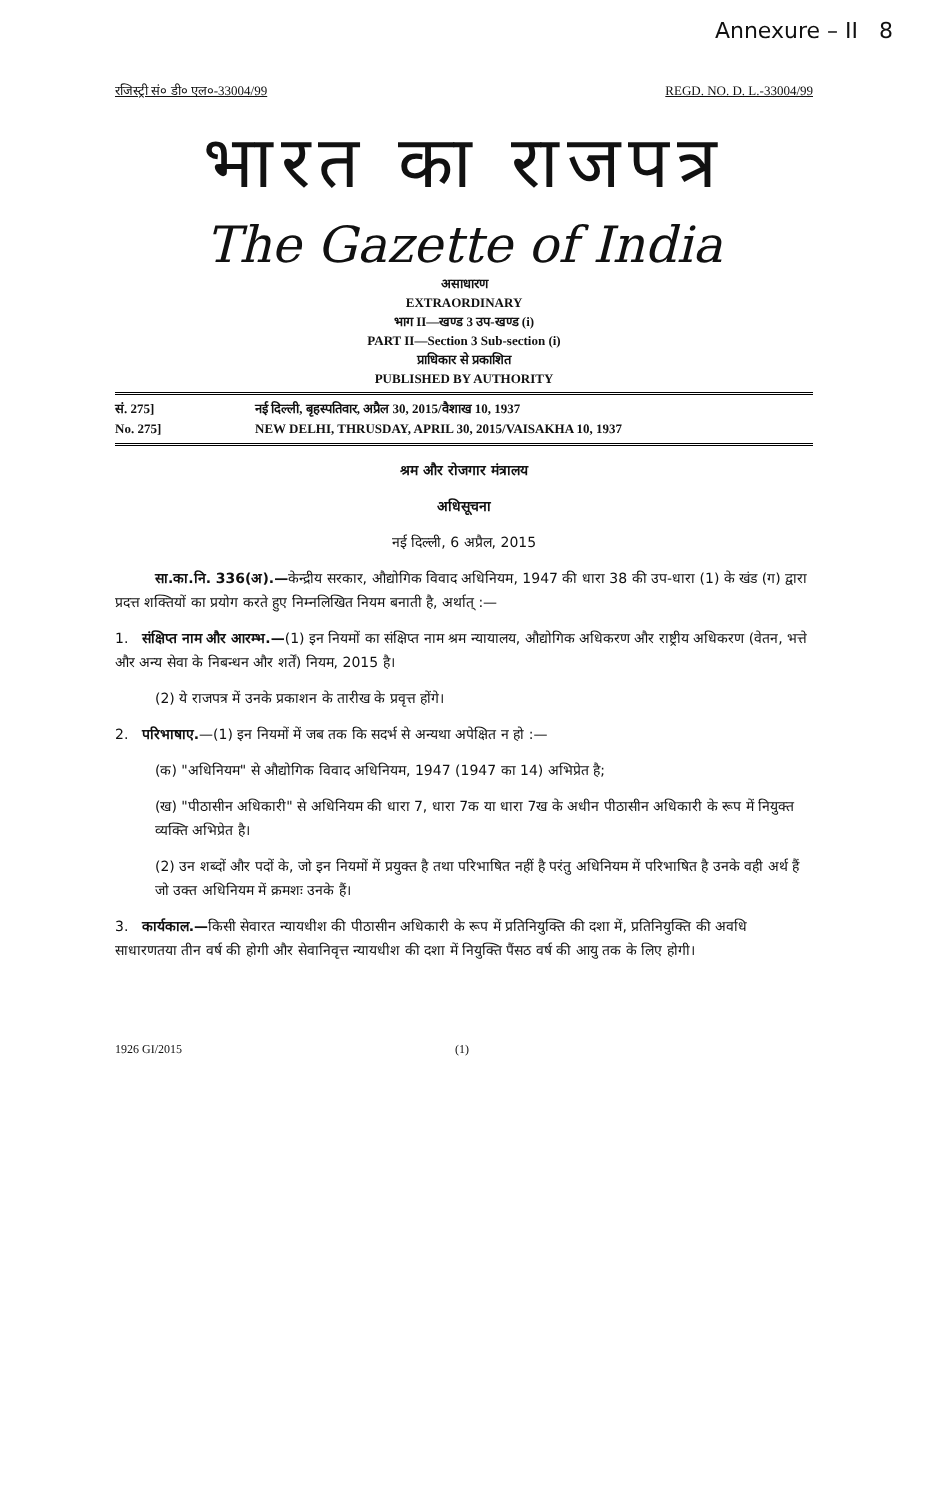Annexure – II 8
रजिस्ट्री सं० डी० एल०-33004/99 REGD. NO. D. L.-33004/99
भारत का राजपत्र
The Gazette of India
असाधारण
EXTRAORDINARY
भाग II—खण्ड 3 उप-खण्ड (i)
PART II—Section 3 Sub-section (i)
प्राधिकार से प्रकाशित
PUBLISHED BY AUTHORITY
सं. 275]
No. 275]
नई दिल्ली, बृहस्पतिवार, अप्रैल 30, 2015/वैशाख 10, 1937
NEW DELHI, THRUSDAY, APRIL 30, 2015/VAISAKHA 10, 1937
श्रम और रोजगार मंत्रालय
अधिसूचना
नई दिल्ली, 6 अप्रैल, 2015
सा.का.नि. 336(अ).—केन्द्रीय सरकार, औद्योगिक विवाद अधिनियम, 1947 की धारा 38 की उप-धारा (1) के खंड (ग) द्वारा प्रदत्त शक्तियों का प्रयोग करते हुए निम्नलिखित नियम बनाती है, अर्थात् :—
1. संक्षिप्त नाम और आरम्भ.—(1) इन नियमों का संक्षिप्त नाम श्रम न्यायालय, औद्योगिक अधिकरण और राष्ट्रीय अधिकरण (वेतन, भत्ते और अन्य सेवा के निबन्धन और शर्तें) नियम, 2015 है।
(2) ये राजपत्र में उनके प्रकाशन के तारीख के प्रवृत्त होंगे।
2. परिभाषाए.—(1) इन नियमों में जब तक कि सदर्भ से अन्यथा अपेक्षित न हो :—
(क) "अधिनियम" से औद्योगिक विवाद अधिनियम, 1947 (1947 का 14) अभिप्रेत है;
(ख) "पीठासीन अधिकारी" से अधिनियम की धारा 7, धारा 7क या धारा 7ख के अधीन पीठासीन अधिकारी के रूप में नियुक्त व्यक्ति अभिप्रेत है।
(2) उन शब्दों और पदों के, जो इन नियमों में प्रयुक्त है तथा परिभाषित नहीं है परंतु अधिनियम में परिभाषित है उनके वही अर्थ हैं जो उक्त अधिनियम में क्रमशः उनके हैं।
3. कार्यकाल.—किसी सेवारत न्यायधीश की पीठासीन अधिकारी के रूप में प्रतिनियुक्ति की दशा में, प्रतिनियुक्ति की अवधि साधारणतया तीन वर्ष की होगी और सेवानिवृत्त न्यायधीश की दशा में नियुक्ति पैंसठ वर्ष की आयु तक के लिए होगी।
1926 GI/2015 (1)